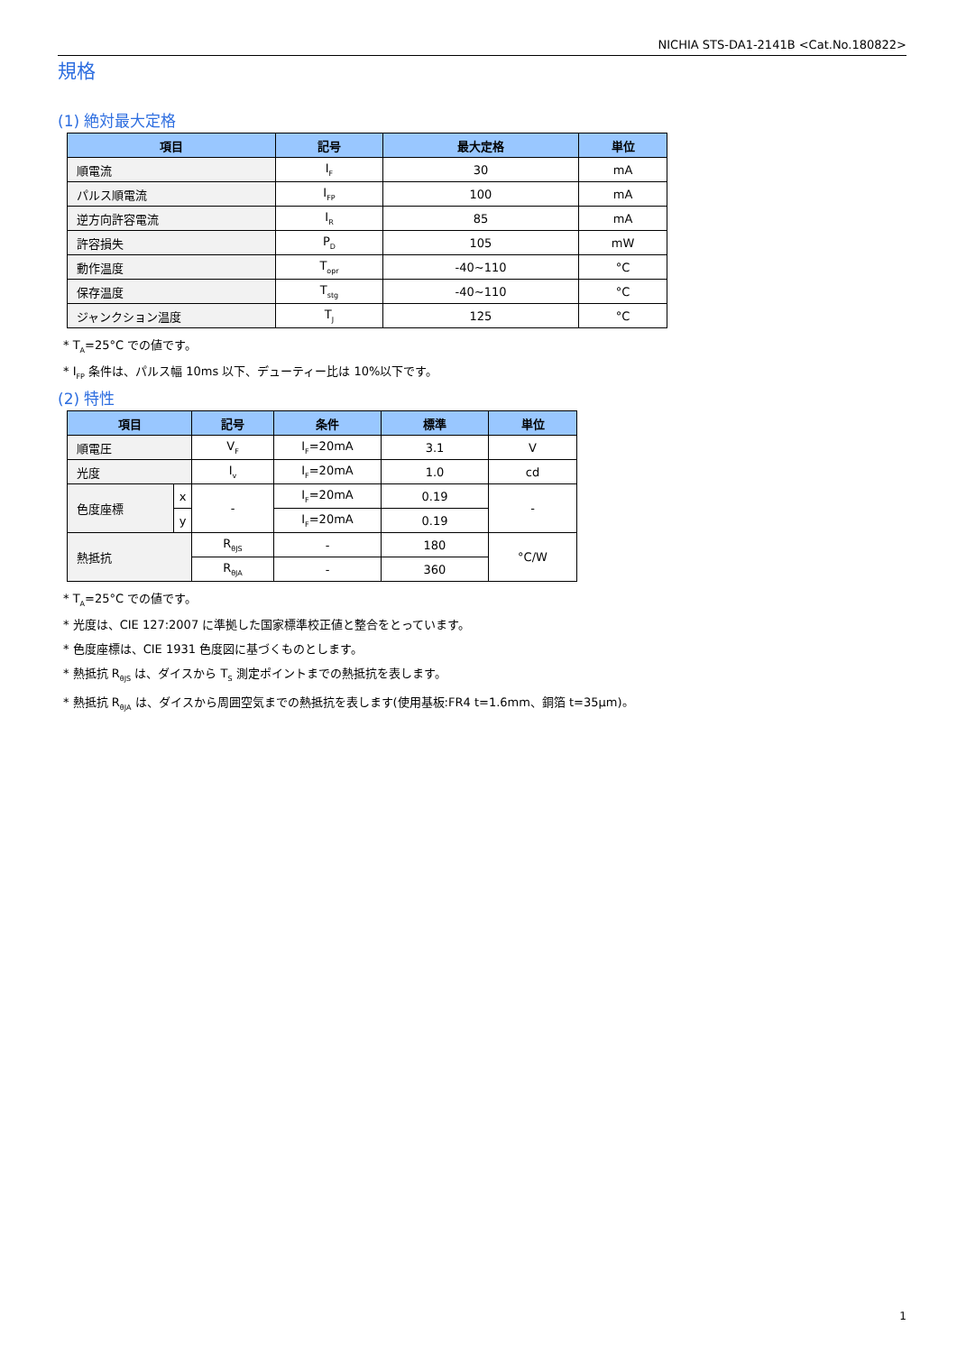NICHIA STS-DA1-2141B <Cat.No.180822>
規格
(1) 絶対最大定格
| 項目 | 記号 | 最大定格 | 単位 |
| --- | --- | --- | --- |
| 順電流 | I<sub>F</sub> | 30 | mA |
| パルス順電流 | I<sub>FP</sub> | 100 | mA |
| 逆方向許容電流 | I<sub>R</sub> | 85 | mA |
| 許容損失 | P<sub>D</sub> | 105 | mW |
| 動作温度 | T<sub>opr</sub> | -40~110 | °C |
| 保存温度 | T<sub>stg</sub> | -40~110 | °C |
| ジャンクション温度 | T<sub>J</sub> | 125 | °C |
* T<sub>A</sub>=25°C での値です。
* I<sub>FP</sub> 条件は、パルス幅 10ms 以下、デューティー比は 10%以下です。
(2) 特性
| 項目 | | 記号 | 条件 | 標準 | 単位 |
| --- | --- | --- | --- | --- | --- |
| 順電圧 | | V<sub>F</sub> | I<sub>F</sub>=20mA | 3.1 | V |
| 光度 | | I<sub>v</sub> | I<sub>F</sub>=20mA | 1.0 | cd |
| 色度座標 | x | - | I<sub>F</sub>=20mA | 0.19 | - |
| | y | | I<sub>F</sub>=20mA | 0.19 | |
| 熱抵抗 | | R<sub>θJS</sub> | - | 180 | °C/W |
| | | R<sub>θJA</sub> | - | 360 | |
* T<sub>A</sub>=25°C での値です。
* 光度は、CIE 127:2007 に準拠した国家標準校正値と整合をとっています。
* 色度座標は、CIE 1931 色度図に基づくものとします。
* 熱抵抗 R<sub>θJS</sub> は、ダイスから T<sub>S</sub> 測定ポイントまでの熱抵抗を表します。
* 熱抵抗 R<sub>θJA</sub> は、ダイスから周囲空気までの熱抵抗を表します(使用基板:FR4 t=1.6mm、銅箔 t=35μm)。
1